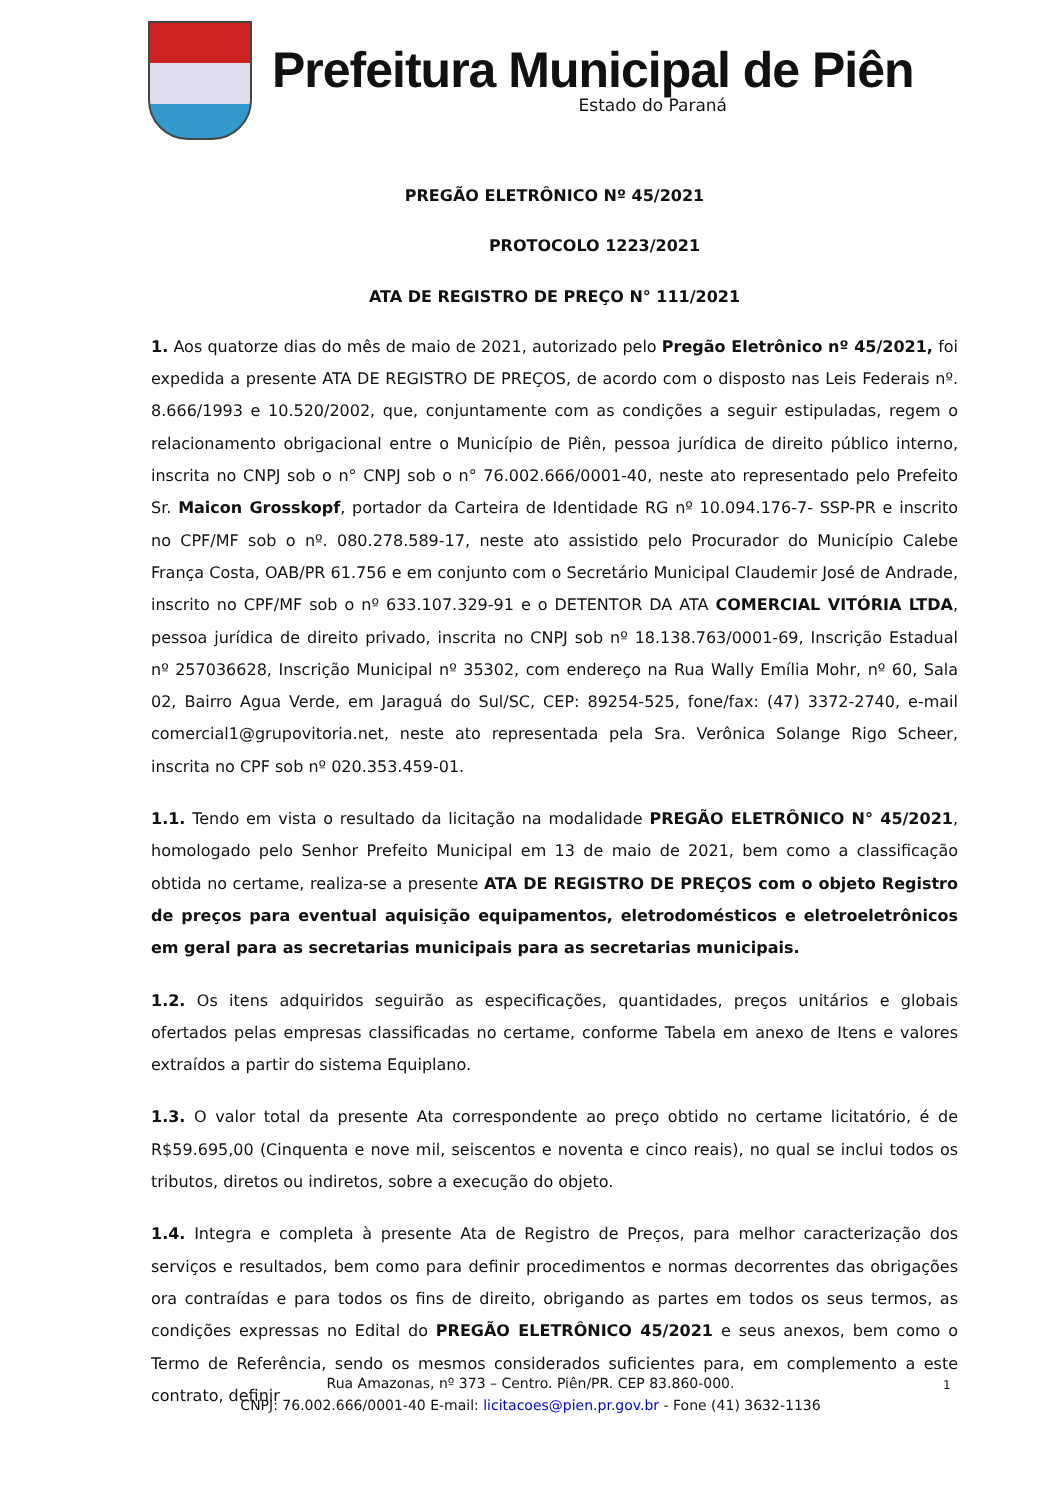Prefeitura Municipal de Piên
Estado do Paraná
PREGÃO ELETRÔNICO Nº 45/2021
PROTOCOLO 1223/2021
ATA DE REGISTRO DE PREÇO N° 111/2021
1. Aos quatorze dias do mês de maio de 2021, autorizado pelo Pregão Eletrônico nº 45/2021, foi expedida a presente ATA DE REGISTRO DE PREÇOS, de acordo com o disposto nas Leis Federais nº. 8.666/1993 e 10.520/2002, que, conjuntamente com as condições a seguir estipuladas, regem o relacionamento obrigacional entre o Município de Piên, pessoa jurídica de direito público interno, inscrita no CNPJ sob o n° CNPJ sob o n° 76.002.666/0001-40, neste ato representado pelo Prefeito Sr. Maicon Grosskopf, portador da Carteira de Identidade RG nº 10.094.176-7- SSP-PR e inscrito no CPF/MF sob o nº. 080.278.589-17, neste ato assistido pelo Procurador do Município Calebe França Costa, OAB/PR 61.756 e em conjunto com o Secretário Municipal Claudemir José de Andrade, inscrito no CPF/MF sob o nº 633.107.329-91 e o DETENTOR DA ATA COMERCIAL VITÓRIA LTDA, pessoa jurídica de direito privado, inscrita no CNPJ sob nº 18.138.763/0001-69, Inscrição Estadual nº 257036628, Inscrição Municipal nº 35302, com endereço na Rua Wally Emília Mohr, nº 60, Sala 02, Bairro Agua Verde, em Jaraguá do Sul/SC, CEP: 89254-525, fone/fax: (47) 3372-2740, e-mail comercial1@grupovitoria.net, neste ato representada pela Sra. Verônica Solange Rigo Scheer, inscrita no CPF sob nº 020.353.459-01.
1.1. Tendo em vista o resultado da licitação na modalidade PREGÃO ELETRÔNICO N° 45/2021, homologado pelo Senhor Prefeito Municipal em 13 de maio de 2021, bem como a classificação obtida no certame, realiza-se a presente ATA DE REGISTRO DE PREÇOS com o objeto Registro de preços para eventual aquisição equipamentos, eletrodomésticos e eletroeletrônicos em geral para as secretarias municipais para as secretarias municipais.
1.2. Os itens adquiridos seguirão as especificações, quantidades, preços unitários e globais ofertados pelas empresas classificadas no certame, conforme Tabela em anexo de Itens e valores extraídos a partir do sistema Equiplano.
1.3. O valor total da presente Ata correspondente ao preço obtido no certame licitatório, é de R$59.695,00 (Cinquenta e nove mil, seiscentos e noventa e cinco reais), no qual se inclui todos os tributos, diretos ou indiretos, sobre a execução do objeto.
1.4. Integra e completa à presente Ata de Registro de Preços, para melhor caracterização dos serviços e resultados, bem como para definir procedimentos e normas decorrentes das obrigações ora contraídas e para todos os fins de direito, obrigando as partes em todos os seus termos, as condições expressas no Edital do PREGÃO ELETRÔNICO 45/2021 e seus anexos, bem como o Termo de Referência, sendo os mesmos considerados suficientes para, em complemento a este contrato, definir
Rua Amazonas, nº 373 – Centro. Piên/PR. CEP 83.860-000.
CNPJ: 76.002.666/0001-40 E-mail: licitacoes@pien.pr.gov.br - Fone (41) 3632-1136
1